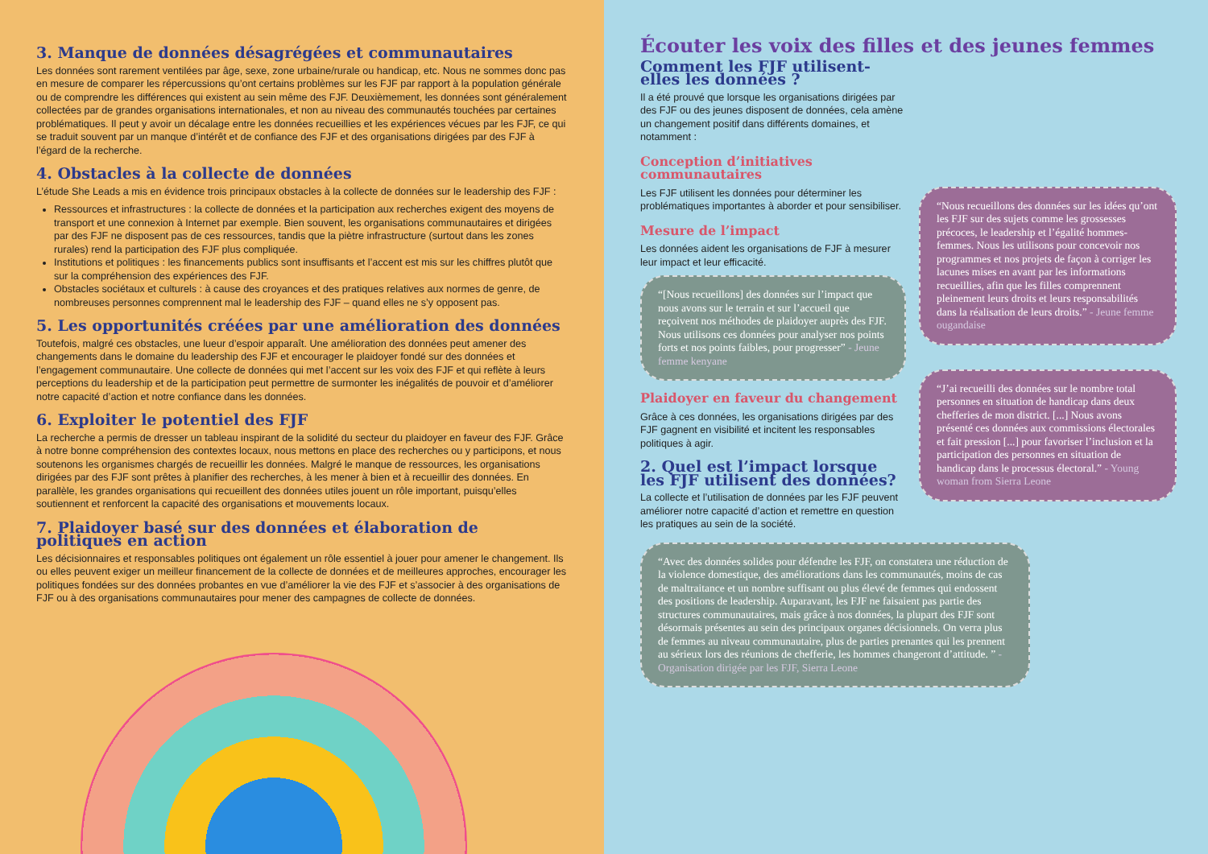3. Manque de données désagrégées et communautaires
Les données sont rarement ventilées par âge, sexe, zone urbaine/rurale ou handicap, etc. Nous ne sommes donc pas en mesure de comparer les répercussions qu’ont certains problèmes sur les FJF par rapport à la population générale ou de comprendre les différences qui existent au sein même des FJF. Deuxièmement, les données sont généralement collectées par de grandes organisations internationales, et non au niveau des communautés touchées par certaines problématiques. Il peut y avoir un décalage entre les données recueillies et les expériences vécues par les FJF, ce qui se traduit souvent par un manque d’intérêt et de confiance des FJF et des organisations dirigées par des FJF à l’égard de la recherche.
4. Obstacles à la collecte de données
L’étude She Leads a mis en évidence trois principaux obstacles à la collecte de données sur le leadership des FJF :
Ressources et infrastructures : la collecte de données et la participation aux recherches exigent des moyens de transport et une connexion à Internet par exemple. Bien souvent, les organisations communautaires et dirigées par des FJF ne disposent pas de ces ressources, tandis que la piètre infrastructure (surtout dans les zones rurales) rend la participation des FJF plus compliquée.
Institutions et politiques : les financements publics sont insuffisants et l’accent est mis sur les chiffres plutôt que sur la compréhension des expériences des FJF.
Obstacles sociétaux et culturels : à cause des croyances et des pratiques relatives aux normes de genre, de nombreuses personnes comprennent mal le leadership des FJF – quand elles ne s’y opposent pas.
5. Les opportunités créées par une amélioration des données
Toutefois, malgré ces obstacles, une lueur d’espoir apparaît. Une amélioration des données peut amener des changements dans le domaine du leadership des FJF et encourager le plaidoyer fondé sur des données et l’engagement communautaire. Une collecte de données qui met l’accent sur les voix des FJF et qui reflète à leurs perceptions du leadership et de la participation peut permettre de surmonter les inégalités de pouvoir et d’améliorer notre capacité d’action et notre confiance dans les données.
6. Exploiter le potentiel des FJF
La recherche a permis de dresser un tableau inspirant de la solidité du secteur du plaidoyer en faveur des FJF. Grâce à notre bonne compréhension des contextes locaux, nous mettons en place des recherches ou y participons, et nous soutenons les organismes chargés de recueillir les données. Malgré le manque de ressources, les organisations dirigées par des FJF sont prêtes à planifier des recherches, à les mener à bien et à recueillir des données. En parallèle, les grandes organisations qui recueillent des données utiles jouent un rôle important, puisqu’elles soutiennent et renforcent la capacité des organisations et mouvements locaux.
7. Plaidoyer basé sur des données et élaboration de politiques en action
Les décisionnaires et responsables politiques ont également un rôle essentiel à jouer pour amener le changement. Ils ou elles peuvent exiger un meilleur financement de la collecte de données et de meilleures approches, encourager les politiques fondées sur des données probantes en vue d’améliorer la vie des FJF et s’associer à des organisations de FJF ou à des organisations communautaires pour mener des campagnes de collecte de données.
Écouter les voix des filles et des jeunes femmes
Comment les FJF utilisent-elles les données ?
Il a été prouvé que lorsque les organisations dirigées par des FJF ou des jeunes disposent de données, cela amène un changement positif dans différents domaines, et notamment :
Conception d’initiatives communautaires
Les FJF utilisent les données pour déterminer les problématiques importantes à aborder et pour sensibiliser.
Mesure de l’impact
Les données aident les organisations de FJF à mesurer leur impact et leur efficacité.
“[Nous recueillons] des données sur l’impact que nous avons sur le terrain et sur l’accueil que reçoivent nos méthodes de plaidoyer auprès des FJF. Nous utilisons ces données pour analyser nos points forts et nos points faibles, pour progresser” - Jeune femme kenyane
Plaidoyer en faveur du changement
Grâce à ces données, les organisations dirigées par des FJF gagnent en visibilité et incitent les responsables politiques à agir.
2. Quel est l’impact lorsque les FJF utilisent des données?
La collecte et l’utilisation de données par les FJF peuvent améliorer notre capacité d’action et remettre en question les pratiques au sein de la société.
“Nous recueillons des données sur les idées qu’ont les FJF sur des sujets comme les grossesses précoces, le leadership et l’égalité hommes-femmes. Nous les utilisons pour concevoir nos programmes et nos projets de façon à corriger les lacunes mises en avant par les informations recueillies, afin que les filles comprennent pleinement leurs droits et leurs responsabilités dans la réalisation de leurs droits.” - Jeune femme ougandaise
“J’ai recueilli des données sur le nombre total personnes en situation de handicap dans deux chefferies de mon district. [...] Nous avons présenté ces données aux commissions électorales et fait pression [...] pour favoriser l’inclusion et la participation des personnes en situation de handicap dans le processus électoral.” - Young woman from Sierra Leone
“Avec des données solides pour défendre les FJF, on constatera une réduction de la violence domestique, des améliorations dans les communautés, moins de cas de maltraitance et un nombre suffisant ou plus élevé de femmes qui endossent des positions de leadership. Auparavant, les FJF ne faisaient pas partie des structures communautaires, mais grâce à nos données, la plupart des FJF sont désormais présentes au sein des principaux organes décisionnels. On verra plus de femmes au niveau communautaire, plus de parties prenantes qui les prennent au sérieux lors des réunions de chefferie, les hommes changeront d’attitude. ” - Organisation dirigée par les FJF, Sierra Leone